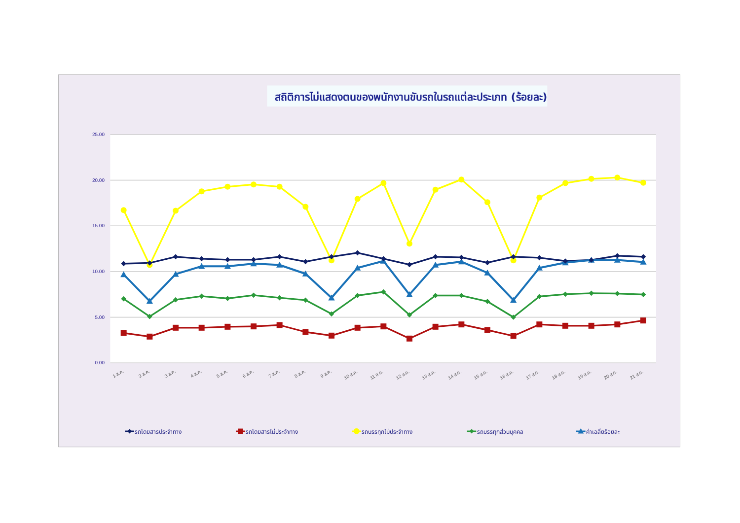สถิติการไม่แสดงตนของพนักงานขับรถในรถแต่ละประเภท (ร้อยละ)
25.00
20.00
15.00
10.00
5.00
0.00
1 ส.ค.
2 ส.ค.
3 ส.ค.
4 ส.ค.
5 ส.ค.
6 ส.ค.
7 ส.ค.
8 ส.ค.
9 ส.ค.
10 ส.ค.
11 ส.ค.
12 ส.ค.
13 ส.ค.
14 ส.ค.
15 ส.ค.
16 ส.ค.
17 ส.ค.
18 ส.ค.
19 ส.ค.
20 ส.ค.
21 ส.ค.
รถโดยสารประจำทาง
รถโดยสารไม่ประจำทาง
รถบรรทุกไม่ประจำทาง
รถบรรทุกส่วนบุคคล
ค่าเฉลี่ยร้อยละ